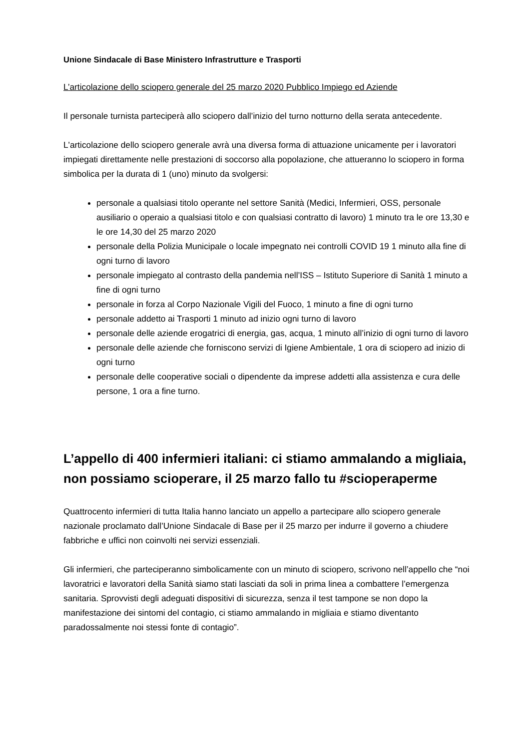Unione Sindacale di Base Ministero Infrastrutture e Trasporti
L’articolazione dello sciopero generale del 25 marzo 2020 Pubblico Impiego ed Aziende
Il personale turnista parteciperà allo sciopero dall’inizio del turno notturno della serata antecedente.
L'articolazione dello sciopero generale avrà una diversa forma di attuazione unicamente per i lavoratori impiegati direttamente nelle prestazioni di soccorso alla popolazione, che attueranno lo sciopero in forma simbolica per la durata di 1 (uno) minuto da svolgersi:
personale a qualsiasi titolo operante nel settore Sanità (Medici, Infermieri, OSS, personale ausiliario o operaio a qualsiasi titolo e con qualsiasi contratto di lavoro) 1 minuto tra le ore 13,30 e le ore 14,30 del 25 marzo 2020
personale della Polizia Municipale o locale impegnato nei controlli COVID 19 1 minuto alla fine di ogni turno di lavoro
personale impiegato al contrasto della pandemia nell’ISS – Istituto Superiore di Sanità 1 minuto a fine di ogni turno
personale in forza al Corpo Nazionale Vigili del Fuoco, 1 minuto a fine di ogni turno
personale addetto ai Trasporti 1 minuto ad inizio ogni turno di lavoro
personale delle aziende erogatrici di energia, gas, acqua, 1 minuto all’inizio di ogni turno di lavoro
personale delle aziende che forniscono servizi di Igiene Ambientale, 1 ora di sciopero ad inizio di ogni turno
personale delle cooperative sociali o dipendente da imprese addetti alla assistenza e cura delle persone, 1 ora a fine turno.
L’appello di 400 infermieri italiani: ci stiamo ammalando a migliaia, non possiamo scioperare, il 25 marzo fallo tu #scioperaperme
Quattrocento infermieri di tutta Italia hanno lanciato un appello a partecipare allo sciopero generale nazionale proclamato dall’Unione Sindacale di Base per il 25 marzo per indurre il governo a chiudere fabbriche e uffici non coinvolti nei servizi essenziali.
Gli infermieri, che parteciperanno simbolicamente con un minuto di sciopero, scrivono nell’appello che “noi lavoratrici e lavoratori della Sanità siamo stati lasciati da soli in prima linea a combattere l’emergenza sanitaria. Sprovvisti degli adeguati dispositivi di sicurezza, senza il test tampone se non dopo la manifestazione dei sintomi del contagio, ci stiamo ammalando in migliaia e stiamo diventanto paradossalmente noi stessi fonte di contagio”.